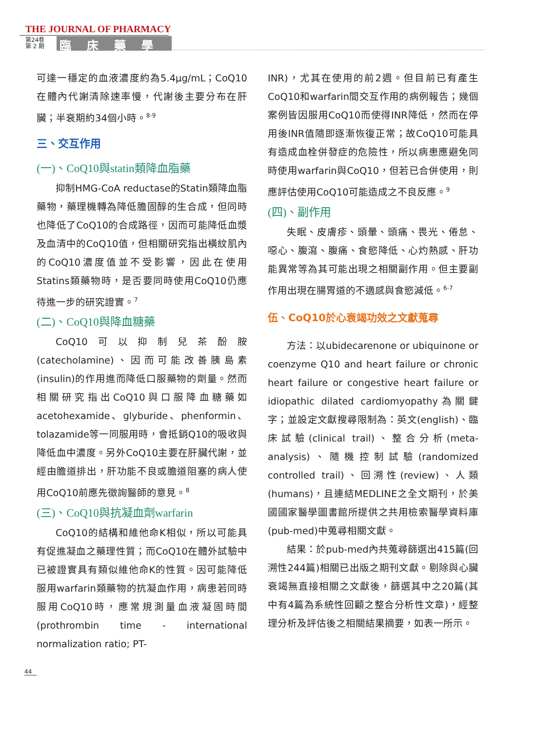THE JOURNAL OF PHARMACY
第24卷
第 2 期
臨床藥學
可達一穩定的血液濃度約為5.4μg/mL；CoQ10在體內代謝清除速率慢，代謝後主要分布在肝臟；半衰期約34個小時。<sup>8-9</sup>
三、交互作用
(一)、CoQ10與statin類降血脂藥
抑制HMG-CoA reductase的Statin類降血脂藥物，藥理機轉為降低膽固醇的生合成，但同時也降低了CoQ10的合成路徑，因而可能降低血漿及血清中的CoQ10值，但相關研究指出橫紋肌內的CoQ10濃度值並不受影響，因此在使用Statins類藥物時，是否要同時使用CoQ10仍應待進一步的研究證實。<sup>7</sup>
(二)、CoQ10與降血糖藥
CoQ10可以抑制兒茶酚胺(catecholamine)、因而可能改善胰島素(insulin)的作用進而降低口服藥物的劑量。然而相關研究指出CoQ10與口服降血糖藥如acetohexamide、glyburide、phenformin、tolazamide等一同服用時，會抵銷Q10的吸收與降低血中濃度。另外CoQ10主要在肝臟代謝，並經由膽道排出，肝功能不良或膽道阻塞的病人使用CoQ10前應先徵詢醫師的意見。<sup>8</sup>
(三)、CoQ10與抗凝血劑warfarin
CoQ10的結構和維他命K相似，所以可能具有促進凝血之藥理性質；而CoQ10在體外試驗中已被證實具有類似維他命K的性質。因可能降低服用warfarin類藥物的抗凝血作用，病患若同時服用CoQ10時，應常規測量血液凝固時間(prothrombin time - international normalization ratio; PT-
INR)，尤其在使用的前2週。但目前已有產生CoQ10和warfarin間交互作用的病例報告；幾個案例皆因服用CoQ10而使得INR降低，然而在停用後INR值隨即逐漸恢復正常；故CoQ10可能具有造成血栓併發症的危險性，所以病患應避免同時使用warfarin與CoQ10，但若已合併使用，則應評估使用CoQ10可能造成之不良反應。<sup>9</sup>
(四)、副作用
失眠、皮膚疹、頭暈、頭痛、畏光、倦怠、噁心、腹瀉、腹痛、食慾降低、心灼熱感、肝功能異常等為其可能出現之相關副作用。但主要副作用出現在腸胃道的不適感與食慾減低。<sup>6-7</sup>
伍、CoQ10於心衰竭功效之文獻蒐尋
方法：以ubidecarenone or ubiquinone or coenzyme Q10 and heart failure or chronic heart failure or congestive heart failure or idiopathic dilated cardiomyopathy為關鍵字；並設定文獻搜尋限制為：英文(english)、臨床試驗(clinical trail)、整合分析(meta-analysis)、隨機控制試驗(randomized controlled trail)、回溯性(review)、人類(humans)，且連結MEDLINE之全文期刊，於美國國家醫學圖書館所提供之共用檢索醫學資料庫(pub-med)中蒐尋相關文獻。
結果：於pub-med內共蒐尋篩選出415篇(回溯性244篇)相關已出版之期刊文獻。剔除與心臟衰竭無直接相關之文獻後，篩選其中之20篇(其中有4篇為系統性回顧之整合分析性文章)，經整理分析及評估後之相關結果摘要，如表一所示。
44